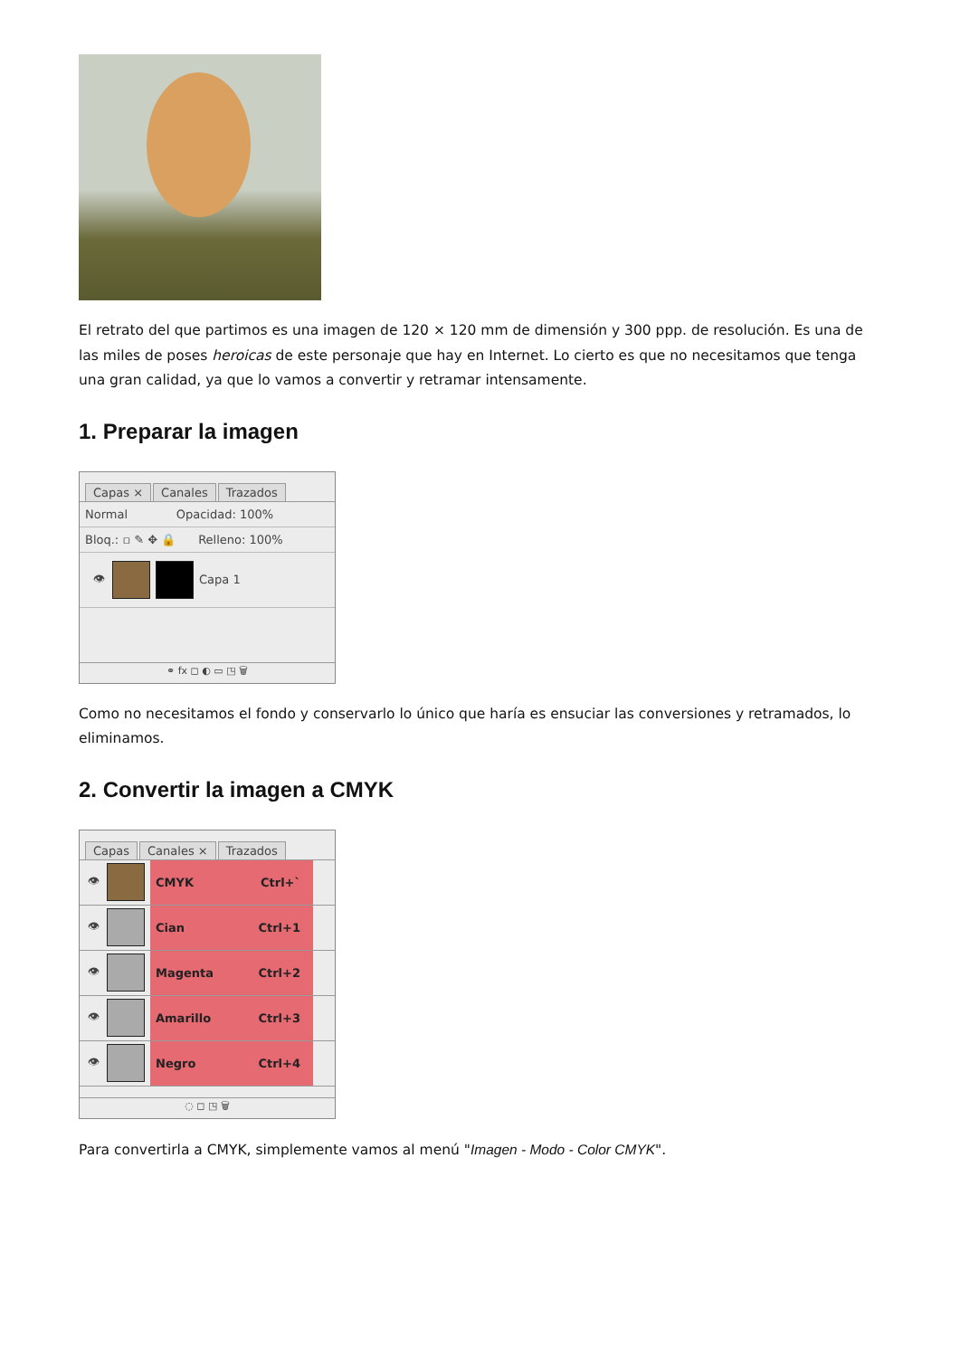El retrato del que partimos es una imagen de 120 × 120 mm de dimensión y 300 ppp. de resolución. Es una de las miles de poses heroicas de este personaje que hay en Internet. Lo cierto es que no necesitamos que tenga una gran calidad, ya que lo vamos a convertir y retramar intensamente.
1. Preparar la imagen
Capas × Canales Trazados
Normal Opacidad: 100%
Bloq.: ▫ ✎ ✥ 🔒 Relleno: 100%
👁 Capa 1
⚭ fx ◻ ◐ ▭ ◳ 🗑
Como no necesitamos el fondo y conservarlo lo único que haría es ensuciar las conversiones y retramados, lo eliminamos.
2. Convertir la imagen a CMYK
Capas Canales × Trazados
👁
CMYK Ctrl+`
👁
Cian Ctrl+1
👁
Magenta Ctrl+2
👁
Amarillo Ctrl+3
👁
Negro Ctrl+4
◌ ◻ ◳ 🗑
Para convertirla a CMYK, simplemente vamos al menú "Imagen - Modo - Color CMYK".